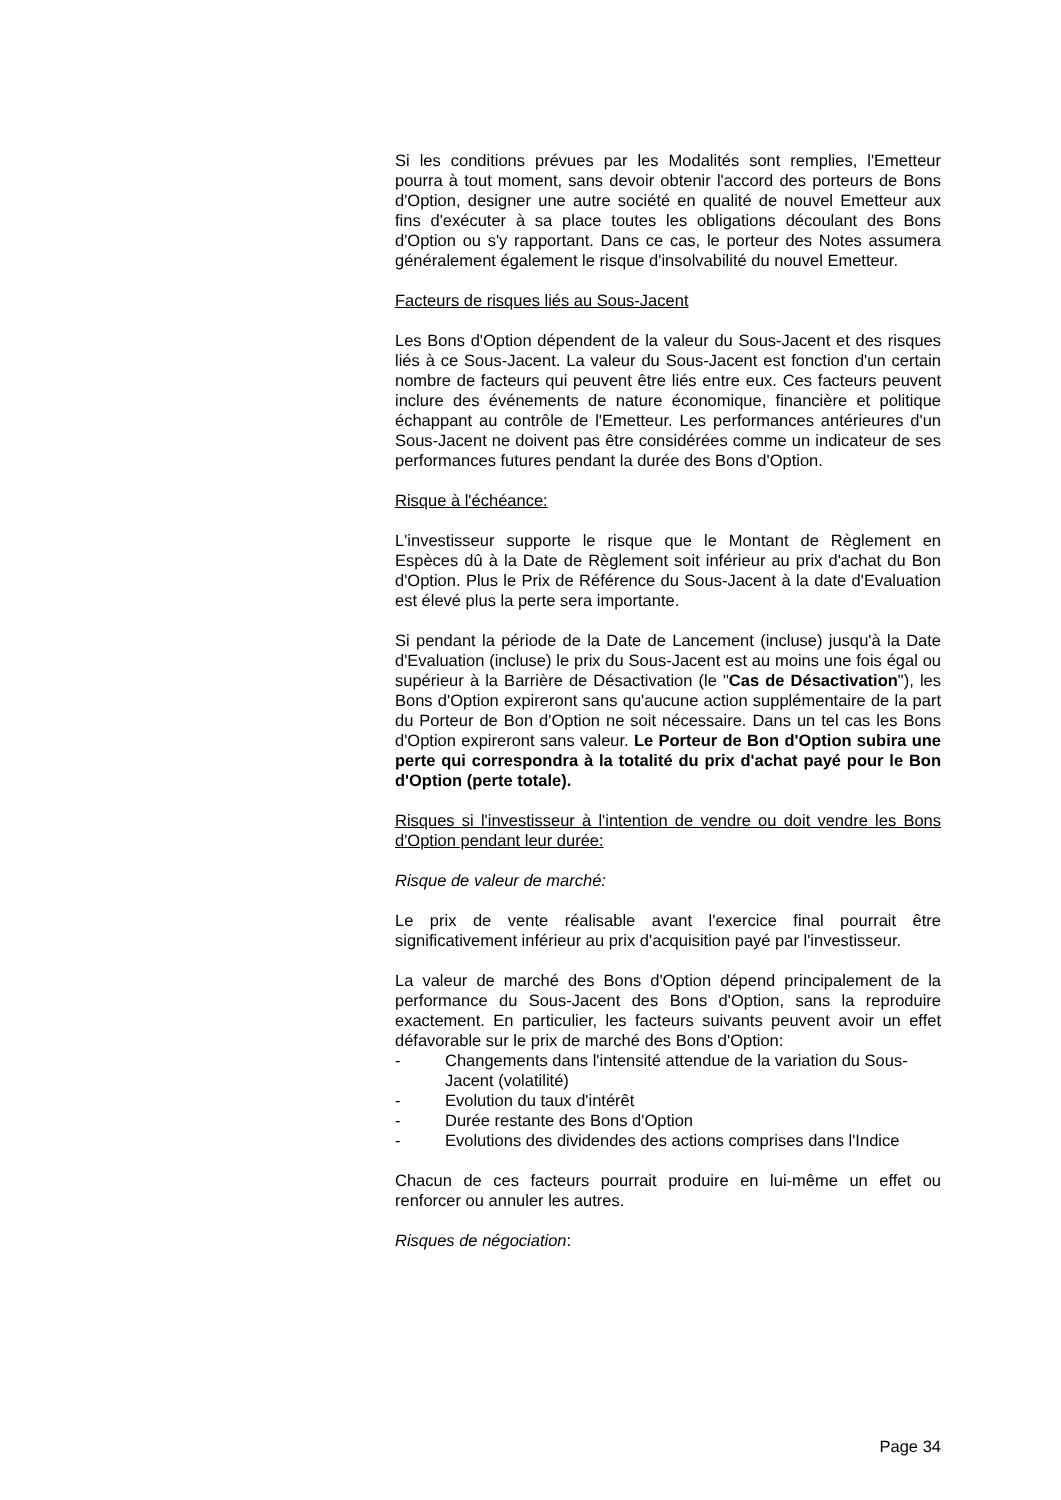Si les conditions prévues par les Modalités sont remplies, l'Emetteur pourra à tout moment, sans devoir obtenir l'accord des porteurs de Bons d'Option, designer une autre société en qualité de nouvel Emetteur aux fins d'exécuter à sa place toutes les obligations découlant des Bons d'Option ou s'y rapportant. Dans ce cas, le porteur des Notes assumera généralement également le risque d'insolvabilité du nouvel Emetteur.
Facteurs de risques liés au Sous-Jacent
Les Bons d'Option dépendent de la valeur du Sous-Jacent et des risques liés à ce Sous-Jacent. La valeur du Sous-Jacent est fonction d'un certain nombre de facteurs qui peuvent être liés entre eux. Ces facteurs peuvent inclure des événements de nature économique, financière et politique échappant au contrôle de l'Emetteur. Les performances antérieures d'un Sous-Jacent ne doivent pas être considérées comme un indicateur de ses performances futures pendant la durée des Bons d'Option.
Risque à l'échéance:
L'investisseur supporte le risque que le Montant de Règlement en Espèces dû à la Date de Règlement soit inférieur au prix d'achat du Bon d'Option. Plus le Prix de Référence du Sous-Jacent à la date d'Evaluation est élevé plus la perte sera importante.
Si pendant la période de la Date de Lancement (incluse) jusqu'à la Date d'Evaluation (incluse) le prix du Sous-Jacent est au moins une fois égal ou supérieur à la Barrière de Désactivation (le "Cas de Désactivation"), les Bons d'Option expireront sans qu'aucune action supplémentaire de la part du Porteur de Bon d'Option ne soit nécessaire. Dans un tel cas les Bons d'Option expireront sans valeur. Le Porteur de Bon d'Option subira une perte qui correspondra à la totalité du prix d'achat payé pour le Bon d'Option (perte totale).
Risques si l'investisseur à l'intention de vendre ou doit vendre les Bons d'Option pendant leur durée:
Risque de valeur de marché:
Le prix de vente réalisable avant l'exercice final pourrait être significativement inférieur au prix d'acquisition payé par l'investisseur.
La valeur de marché des Bons d'Option dépend principalement de la performance du Sous-Jacent des Bons d'Option, sans la reproduire exactement. En particulier, les facteurs suivants peuvent avoir un effet défavorable sur le prix de marché des Bons d'Option:
- Changements dans l'intensité attendue de la variation du Sous-Jacent (volatilité)
- Evolution du taux d'intérêt
- Durée restante des Bons d'Option
- Evolutions des dividendes des actions comprises dans l'Indice
Chacun de ces facteurs pourrait produire en lui-même un effet ou renforcer ou annuler les autres.
Risques de négociation:
Page 34